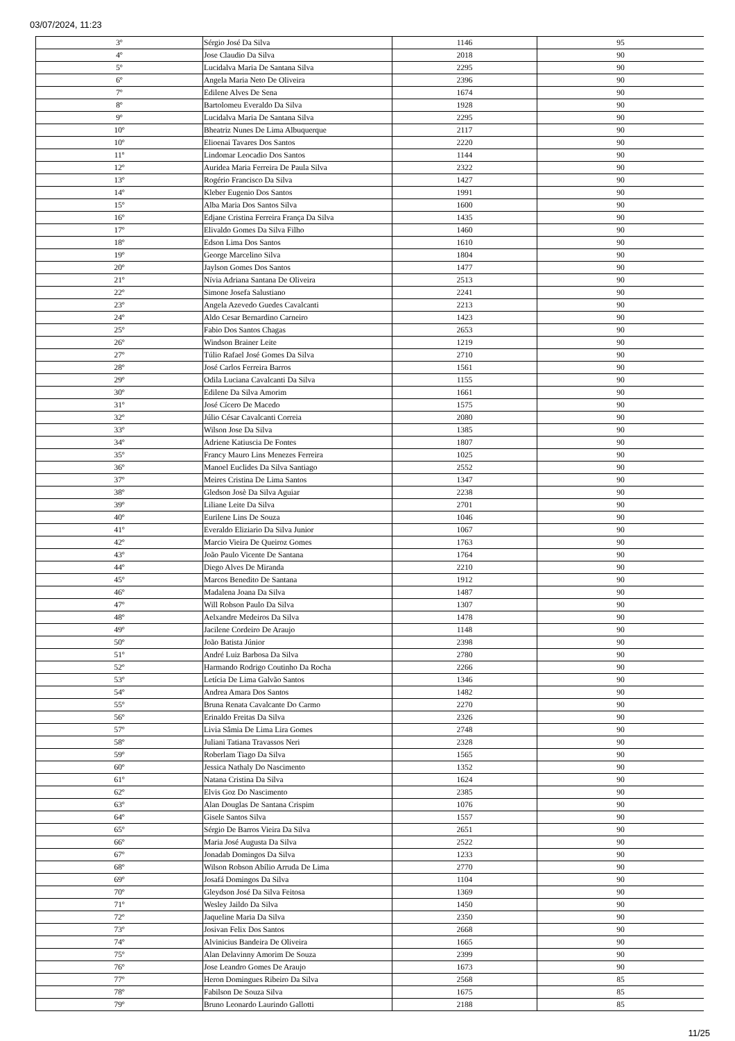03/07/2024, 11:23
| 3º | Sérgio José Da Silva | 1146 | 95 |
| 4º | Jose Claudio Da Silva | 2018 | 90 |
| 5º | Lucidalva Maria De Santana Silva | 2295 | 90 |
| 6º | Angela Maria Neto De Oliveira | 2396 | 90 |
| 7º | Edilene Alves De Sena | 1674 | 90 |
| 8º | Bartolomeu Everaldo Da Silva | 1928 | 90 |
| 9º | Lucidalva Maria De Santana Silva | 2295 | 90 |
| 10º | Bheatriz Nunes De Lima Albuquerque | 2117 | 90 |
| 10º | Elioenai Tavares Dos Santos | 2220 | 90 |
| 11º | Lindomar Leocadio Dos Santos | 1144 | 90 |
| 12º | Auridea Maria Ferreira De Paula Silva | 2322 | 90 |
| 13º | Rogério Francisco Da Silva | 1427 | 90 |
| 14º | Kleber Eugenio Dos Santos | 1991 | 90 |
| 15º | Alba Maria Dos Santos Silva | 1600 | 90 |
| 16º | Edjane Cristina Ferreira França Da Silva | 1435 | 90 |
| 17º | Elivaldo Gomes Da Silva Filho | 1460 | 90 |
| 18º | Edson Lima Dos Santos | 1610 | 90 |
| 19º | George Marcelino Silva | 1804 | 90 |
| 20º | Jaylson Gomes Dos Santos | 1477 | 90 |
| 21º | Nívia Adriana Santana De Oliveira | 2513 | 90 |
| 22º | Simone Josefa Salustiano | 2241 | 90 |
| 23º | Angela Azevedo Guedes Cavalcanti | 2213 | 90 |
| 24º | Aldo Cesar Bernardino Carneiro | 1423 | 90 |
| 25º | Fabio Dos Santos Chagas | 2653 | 90 |
| 26º | Windson Brainer Leite | 1219 | 90 |
| 27º | Túlio Rafael José Gomes Da Silva | 2710 | 90 |
| 28º | José Carlos Ferreira Barros | 1561 | 90 |
| 29º | Odila Luciana Cavalcanti Da Silva | 1155 | 90 |
| 30º | Edilene Da Silva Amorim | 1661 | 90 |
| 31º | José Cícero De Macedo | 1575 | 90 |
| 32º | Júlio César Cavalcanti Correia | 2080 | 90 |
| 33º | Wilson Jose Da Silva | 1385 | 90 |
| 34º | Adriene Katiuscia De Fontes | 1807 | 90 |
| 35º | Francy Mauro Lins Menezes Ferreira | 1025 | 90 |
| 36º | Manoel Euclides Da Silva Santiago | 2552 | 90 |
| 37º | Meires Cristina De Lima Santos | 1347 | 90 |
| 38º | Gledson Josè Da Silva Aguiar | 2238 | 90 |
| 39º | Liliane Leite Da Silva | 2701 | 90 |
| 40º | Eurilene Lins De Souza | 1046 | 90 |
| 41º | Everaldo Eliziario Da Silva Junior | 1067 | 90 |
| 42º | Marcio Vieira De Queiroz Gomes | 1763 | 90 |
| 43º | João Paulo Vicente De Santana | 1764 | 90 |
| 44º | Diego Alves De Miranda | 2210 | 90 |
| 45º | Marcos Benedito De Santana | 1912 | 90 |
| 46º | Madalena Joana Da Silva | 1487 | 90 |
| 47º | Will Robson Paulo Da Silva | 1307 | 90 |
| 48º | Aelxandre Medeiros Da Silva | 1478 | 90 |
| 49º | Jacilene Cordeiro De Araujo | 1148 | 90 |
| 50º | João Batista Júnior | 2398 | 90 |
| 51º | André Luiz Barbosa Da Silva | 2780 | 90 |
| 52º | Harmando Rodrigo Coutinho Da Rocha | 2266 | 90 |
| 53º | Letícia De Lima Galvão Santos | 1346 | 90 |
| 54º | Andrea Amara Dos Santos | 1482 | 90 |
| 55º | Bruna Renata Cavalcante Do Carmo | 2270 | 90 |
| 56º | Erinaldo Freitas Da Silva | 2326 | 90 |
| 57º | Livia Sâmia De Lima Lira Gomes | 2748 | 90 |
| 58º | Juliani Tatiana Travassos Neri | 2328 | 90 |
| 59º | Roberlam Tiago Da Silva | 1565 | 90 |
| 60º | Jessica Nathaly Do Nascimento | 1352 | 90 |
| 61º | Natana Cristina Da Silva | 1624 | 90 |
| 62º | Elvis Goz Do Nascimento | 2385 | 90 |
| 63º | Alan Douglas De Santana Crispim | 1076 | 90 |
| 64º | Gisele Santos Silva | 1557 | 90 |
| 65º | Sérgio De Barros Vieira Da Silva | 2651 | 90 |
| 66º | Maria José Augusta Da Silva | 2522 | 90 |
| 67º | Jonadab Domingos Da Silva | 1233 | 90 |
| 68º | Wilson Robson Abílio Arruda De Lima | 2770 | 90 |
| 69º | Josafá Domingos Da Silva | 1104 | 90 |
| 70º | Gleydson José Da Silva Feitosa | 1369 | 90 |
| 71º | Wesley Jaildo Da Silva | 1450 | 90 |
| 72º | Jaqueline Maria Da Silva | 2350 | 90 |
| 73º | Josivan Felix Dos Santos | 2668 | 90 |
| 74º | Alvinicius Bandeira De Oliveira | 1665 | 90 |
| 75º | Alan Delavinny Amorim De Souza | 2399 | 90 |
| 76º | Jose Leandro Gomes De Araujo | 1673 | 90 |
| 77º | Heron Domingues Ribeiro Da Silva | 2568 | 85 |
| 78º | Fabilson De Souza Silva | 1675 | 85 |
| 79º | Bruno Leonardo Laurindo Gallotti | 2188 | 85 |
11/25